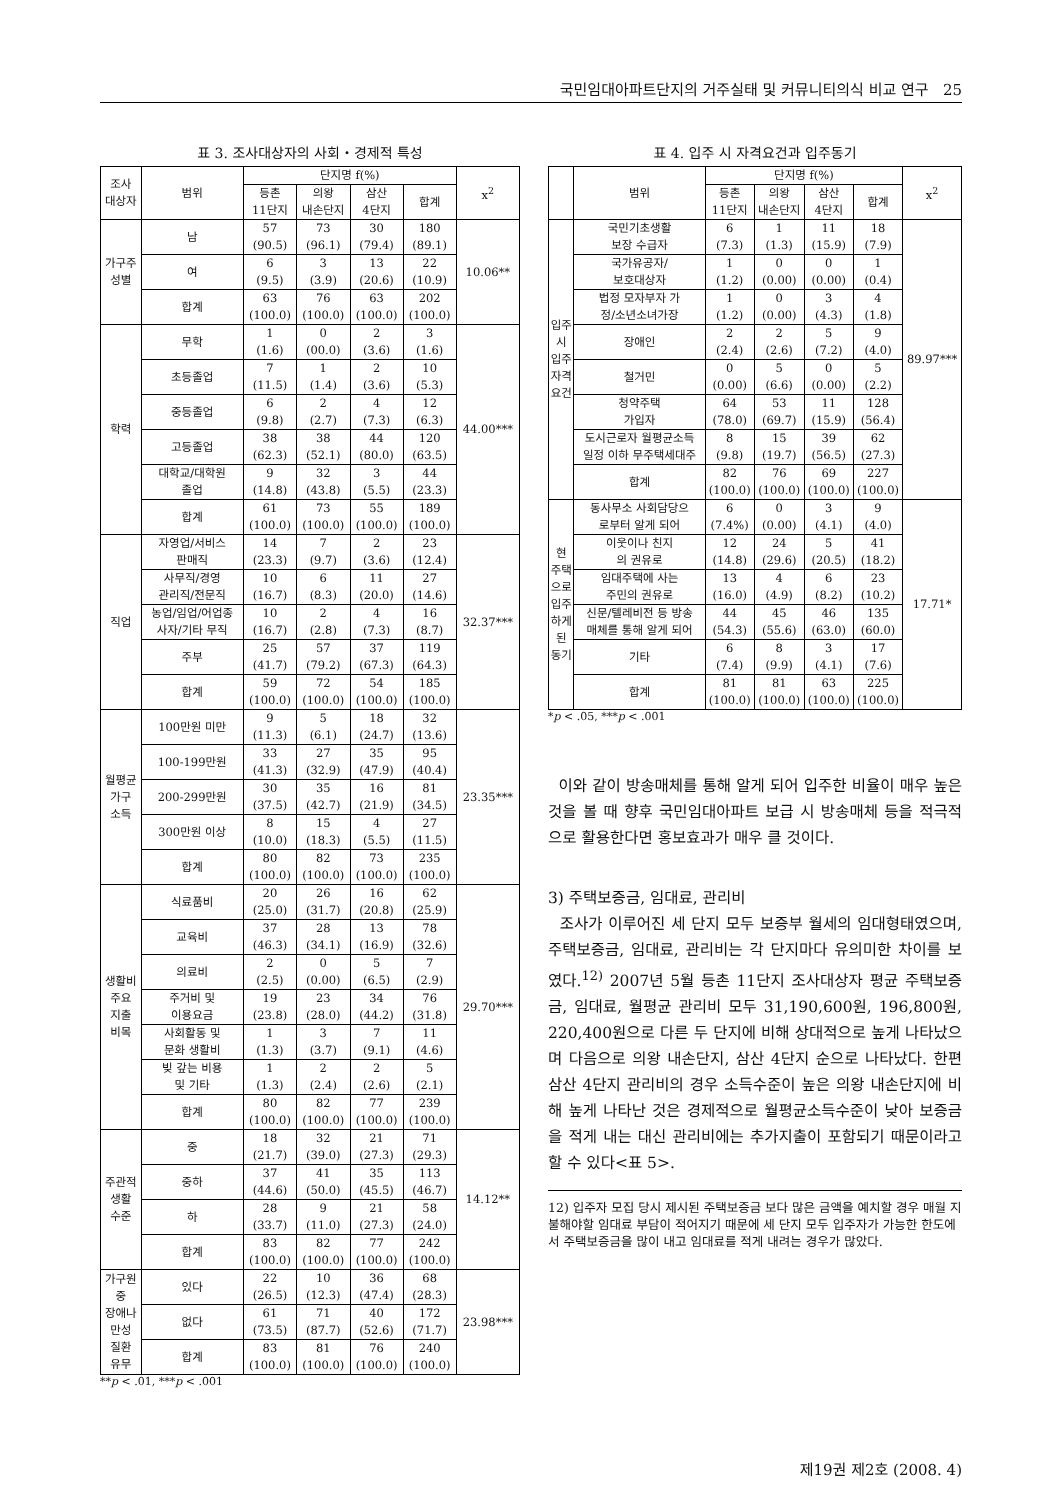국민임대아파트단지의 거주실태 및 커뮤니티의식 비교 연구 25
표 3. 조사대상자의 사회・경제적 특성
| 조사 대상자 | 범위 | 단지명 f(%) | | | | x<sup>2</sup> |
| --- | --- | --- | --- | --- | --- | --- |
| | | 등촌 11단지 | 의왕 내손단지 | 삼산 4단지 | 합계 | |
| 가구주 성별 | 남 | 57 (90.5) | 73 (96.1) | 30 (79.4) | 180 (89.1) | 10.06** |
| | 여 | 6 (9.5) | 3 (3.9) | 13 (20.6) | 22 (10.9) | |
| | 합계 | 63 (100.0) | 76 (100.0) | 63 (100.0) | 202 (100.0) | |
| 학력 | 무학 | 1 (1.6) | 0 (00.0) | 2 (3.6) | 3 (1.6) | 44.00*** |
| | 초등졸업 | 7 (11.5) | 1 (1.4) | 2 (3.6) | 10 (5.3) | |
| | 중등졸업 | 6 (9.8) | 2 (2.7) | 4 (7.3) | 12 (6.3) | |
| | 고등졸업 | 38 (62.3) | 38 (52.1) | 44 (80.0) | 120 (63.5) | |
| | 대학교/대학원 졸업 | 9 (14.8) | 32 (43.8) | 3 (5.5) | 44 (23.3) | |
| | 합계 | 61 (100.0) | 73 (100.0) | 55 (100.0) | 189 (100.0) | |
| 직업 | 자영업/서비스 판매직 | 14 (23.3) | 7 (9.7) | 2 (3.6) | 23 (12.4) | 32.37*** |
| | 사무직/경영 관리직/전문직 | 10 (16.7) | 6 (8.3) | 11 (20.0) | 27 (14.6) | |
| | 농업/임업/어업종 사자/기타 무직 | 10 (16.7) | 2 (2.8) | 4 (7.3) | 16 (8.7) | |
| | 주부 | 25 (41.7) | 57 (79.2) | 37 (67.3) | 119 (64.3) | |
| | 합계 | 59 (100.0) | 72 (100.0) | 54 (100.0) | 185 (100.0) | |
| 월평균 가구 소득 | 100만원 미만 | 9 (11.3) | 5 (6.1) | 18 (24.7) | 32 (13.6) | 23.35*** |
| | 100-199만원 | 33 (41.3) | 27 (32.9) | 35 (47.9) | 95 (40.4) | |
| | 200-299만원 | 30 (37.5) | 35 (42.7) | 16 (21.9) | 81 (34.5) | |
| | 300만원 이상 | 8 (10.0) | 15 (18.3) | 4 (5.5) | 27 (11.5) | |
| | 합계 | 80 (100.0) | 82 (100.0) | 73 (100.0) | 235 (100.0) | |
| 생활비 주요 지출 비목 | 식료품비 | 20 (25.0) | 26 (31.7) | 16 (20.8) | 62 (25.9) | 29.70*** |
| | 교육비 | 37 (46.3) | 28 (34.1) | 13 (16.9) | 78 (32.6) | |
| | 의료비 | 2 (2.5) | 0 (0.00) | 5 (6.5) | 7 (2.9) | |
| | 주거비 및 이용요금 | 19 (23.8) | 23 (28.0) | 34 (44.2) | 76 (31.8) | |
| | 사회활동 및 문화 생활비 | 1 (1.3) | 3 (3.7) | 7 (9.1) | 11 (4.6) | |
| | 빚 갚는 비용 및 기타 | 1 (1.3) | 2 (2.4) | 2 (2.6) | 5 (2.1) | |
| | 합계 | 80 (100.0) | 82 (100.0) | 77 (100.0) | 239 (100.0) | |
| 주관적 생활 수준 | 중 | 18 (21.7) | 32 (39.0) | 21 (27.3) | 71 (29.3) | 14.12** |
| | 중하 | 37 (44.6) | 41 (50.0) | 35 (45.5) | 113 (46.7) | |
| | 하 | 28 (33.7) | 9 (11.0) | 21 (27.3) | 58 (24.0) | |
| | 합계 | 83 (100.0) | 82 (100.0) | 77 (100.0) | 242 (100.0) | |
| 가구원 중 장애나 만성 질환 유무 | 있다 | 22 (26.5) | 10 (12.3) | 36 (47.4) | 68 (28.3) | 23.98*** |
| | 없다 | 61 (73.5) | 71 (87.7) | 40 (52.6) | 172 (71.7) | |
| | 합계 | 83 (100.0) | 81 (100.0) | 76 (100.0) | 240 (100.0) | |
**p < .01, ***p < .001
표 4. 입주 시 자격요건과 입주동기
| | 범위 | 단지명 f(%) | | | | x<sup>2</sup> |
| --- | --- | --- | --- | --- | --- | --- |
| | | 등촌 11단지 | 의왕 내손단지 | 삼산 4단지 | 합계 | |
| 입주 시 입주 자격 요건 | 국민기초생활 보장 수급자 | 6 (7.3) | 1 (1.3) | 11 (15.9) | 18 (7.9) | 89.97*** |
| | 국가유공자/ 보호대상자 | 1 (1.2) | 0 (0.00) | 0 (0.00) | 1 (0.4) | |
| | 법정 모자부자 가 정/소년소녀가장 | 1 (1.2) | 0 (0.00) | 3 (4.3) | 4 (1.8) | |
| | 장애인 | 2 (2.4) | 2 (2.6) | 5 (7.2) | 9 (4.0) | |
| | 철거민 | 0 (0.00) | 5 (6.6) | 0 (0.00) | 5 (2.2) | |
| | 청약주택 가입자 | 64 (78.0) | 53 (69.7) | 11 (15.9) | 128 (56.4) | |
| | 도시근로자 월평균소득 일정 이하 무주택세대주 | 8 (9.8) | 15 (19.7) | 39 (56.5) | 62 (27.3) | |
| | 합계 | 82 (100.0) | 76 (100.0) | 69 (100.0) | 227 (100.0) | |
| 현 주택 으로 입주 하게 된 동기 | 동사무소 사회담당으 로부터 알게 되어 | 6 (7.4%) | 0 (0.00) | 3 (4.1) | 9 (4.0) | 17.71* |
| | 이웃이나 친지 의 권유로 | 12 (14.8) | 24 (29.6) | 5 (20.5) | 41 (18.2) | |
| | 임대주택에 사는 주민의 권유로 | 13 (16.0) | 4 (4.9) | 6 (8.2) | 23 (10.2) | |
| | 신문/텔레비전 등 방송 매체를 통해 알게 되어 | 44 (54.3) | 45 (55.6) | 46 (63.0) | 135 (60.0) | |
| | 기타 | 6 (7.4) | 8 (9.9) | 3 (4.1) | 17 (7.6) | |
| | 합계 | 81 (100.0) | 81 (100.0) | 63 (100.0) | 225 (100.0) | |
*p < .05, ***p < .001
이와 같이 방송매체를 통해 알게 되어 입주한 비율이 매우 높은 것을 볼 때 향후 국민임대아파트 보급 시 방송매체 등을 적극적으로 활용한다면 홍보효과가 매우 클 것이다.
3) 주택보증금, 임대료, 관리비
조사가 이루어진 세 단지 모두 보증부 월세의 임대형태였으며, 주택보증금, 임대료, 관리비는 각 단지마다 유의미한 차이를 보였다.<sup>12)</sup> 2007년 5월 등촌 11단지 조사대상자 평균 주택보증금, 임대료, 월평균 관리비 모두 31,190,600원, 196,800원, 220,400원으로 다른 두 단지에 비해 상대적으로 높게 나타났으며 다음으로 의왕 내손단지, 삼산 4단지 순으로 나타났다. 한편 삼산 4단지 관리비의 경우 소득수준이 높은 의왕 내손단지에 비해 높게 나타난 것은 경제적으로 월평균소득수준이 낮아 보증금을 적게 내는 대신 관리비에는 추가지출이 포함되기 때문이라고 할 수 있다<표 5>.
12) 입주자 모집 당시 제시된 주택보증금 보다 많은 금액을 예치할 경우 매월 지불해야할 임대료 부담이 적어지기 때문에 세 단지 모두 입주자가 가능한 한도에서 주택보증금을 많이 내고 임대료를 적게 내려는 경우가 많았다.
제19권 제2호 (2008. 4)